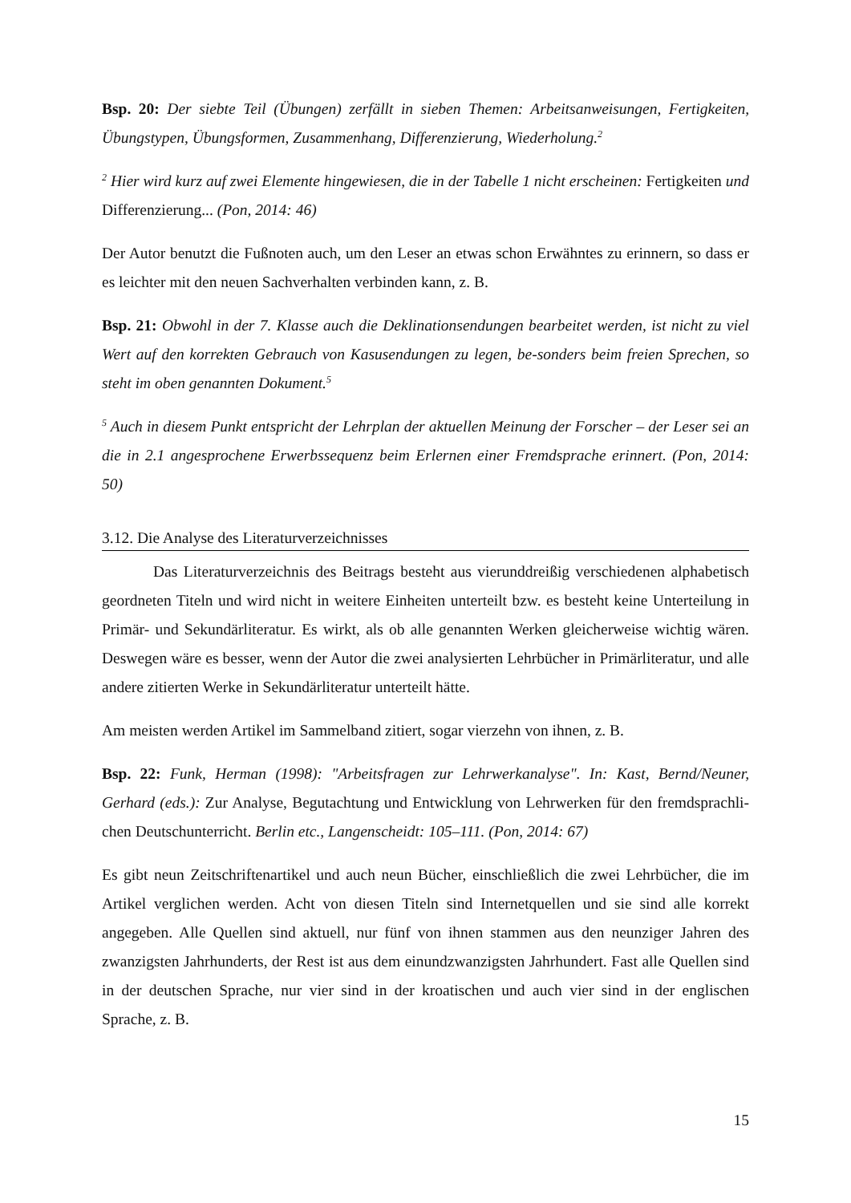Bsp. 20: Der siebte Teil (Übungen) zerfällt in sieben Themen: Arbeitsanweisungen, Fertigkeiten, Übungstypen, Übungsformen, Zusammenhang, Differenzierung, Wiederholung.<sup>2</sup>
<sup>2</sup> Hier wird kurz auf zwei Elemente hingewiesen, die in der Tabelle 1 nicht erscheinen: Fertigkeiten und Differenzierung... (Pon, 2014: 46)
Der Autor benutzt die Fußnoten auch, um den Leser an etwas schon Erwähntes zu erinnern, so dass er es leichter mit den neuen Sachverhalten verbinden kann, z. B.
Bsp. 21: Obwohl in der 7. Klasse auch die Deklinationsendungen bearbeitet werden, ist nicht zu viel Wert auf den korrekten Gebrauch von Kasusendungen zu legen, be-sonders beim freien Sprechen, so steht im oben genannten Dokument.<sup>5</sup>
<sup>5</sup> Auch in diesem Punkt entspricht der Lehrplan der aktuellen Meinung der Forscher – der Leser sei an die in 2.1 angesprochene Erwerbssequenz beim Erlernen einer Fremdsprache erinnert. (Pon, 2014: 50)
3.12. Die Analyse des Literaturverzeichnisses
Das Literaturverzeichnis des Beitrags besteht aus vierunddreißig verschiedenen alphabetisch geordneten Titeln und wird nicht in weitere Einheiten unterteilt bzw. es besteht keine Unterteilung in Primär- und Sekundärliteratur. Es wirkt, als ob alle genannten Werken gleicherweise wichtig wären. Deswegen wäre es besser, wenn der Autor die zwei analysierten Lehrbücher in Primärliteratur, und alle andere zitierten Werke in Sekundärliteratur unterteilt hätte.
Am meisten werden Artikel im Sammelband zitiert, sogar vierzehn von ihnen, z. B.
Bsp. 22: Funk, Herman (1998): "Arbeitsfragen zur Lehrwerkanalyse". In: Kast, Bernd/Neuner, Gerhard (eds.): Zur Analyse, Begutachtung und Entwicklung von Lehrwerken für den fremdsprachli-chen Deutschunterricht. Berlin etc., Langenscheidt: 105–111. (Pon, 2014: 67)
Es gibt neun Zeitschriftenartikel und auch neun Bücher, einschließlich die zwei Lehrbücher, die im Artikel verglichen werden. Acht von diesen Titeln sind Internetquellen und sie sind alle korrekt angegeben. Alle Quellen sind aktuell, nur fünf von ihnen stammen aus den neunziger Jahren des zwanzigsten Jahrhunderts, der Rest ist aus dem einundzwanzigsten Jahrhundert. Fast alle Quellen sind in der deutschen Sprache, nur vier sind in der kroatischen und auch vier sind in der englischen Sprache, z. B.
15